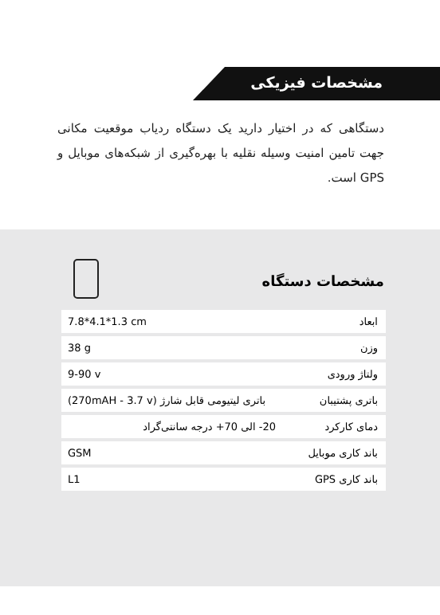مشخصات فیزیکی
دستگاهی که در اختیار دارید یک دستگاه ردیاب موقعیت مکانی جهت تامین امنیت وسیله نقلیه با بهره‌گیری از شبکه‌های موبایل و GPS است.
مشخصات دستگاه
| ابعاد | 7.8*4.1*1.3 cm |
| وزن | 38 g |
| ولتاژ ورودی | 9-90 v |
| باتری پشتیبان | (270mAH - 3.7 v) باتری لیتیومی قابل شارژ |
| دمای کارکرد | 20- الی 70+ درجه سانتی‌گراد |
| باند کاری موبایل | GSM |
| باند کاری GPS | L1 |